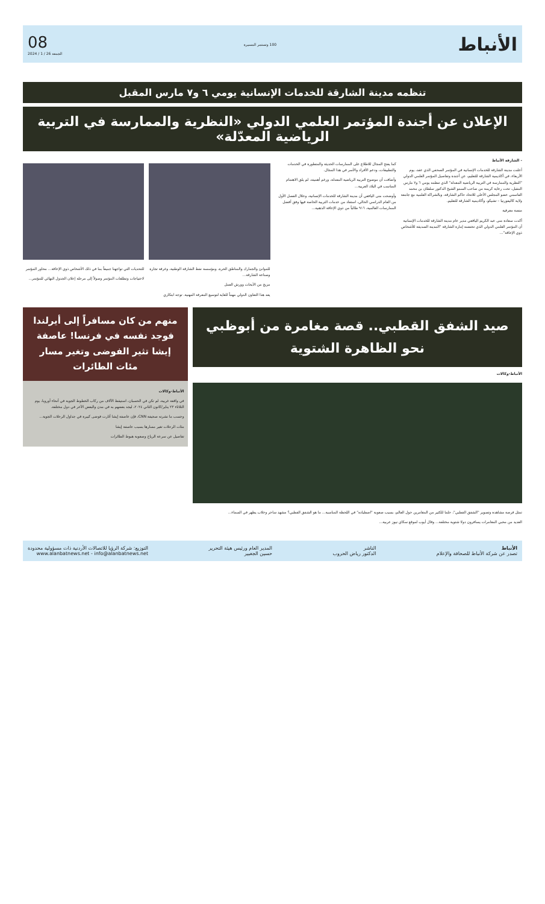الأنباط
100 وتستمر المسيرة
08
الجمعة 26 / 1 / 2024
تنظمه مدينة الشارقة للخدمات الإنسانية يومي ٦ و٧ مارس المقبل
الإعلان عن أجندة المؤتمر العلمي الدولي «النظرية والممارسة في التربية الرياضية المعدّلة»
- الشارقة الأنباط
أعلنت مدينة الشارقة للخدمات الإنسانية في المؤتمر الصحفي الذي عقد، يوم الأربعاء، في أكاديمية الشارقة للتعليم، عن أجندة وتفاصيل المؤتمر العلمي الدولي "النظرية والممارسة في التربية الرياضية المعدلة" الذي تنظمه يومي ٦ و٧ مارس المقبل، تحت رعاية كريمة من صاحب السمو الشيخ الدكتور سلطان بن محمد القاسمي عضو المجلس الأعلى للاتحاد حاكم الشارقة، وبالشراكة العلمية مع جامعة ولاية كاليفورنيا – تشيكو، وأكاديمية الشارقة للتعليم.
منصة معرفية
أكدت سعادة منى عبد الكريم اليافعي مدير عام مدينة الشارقة للخدمات الإنسانية أن المؤتمر العلمي الدولي الذي تحتضنه إمارة الشارقة "المدينة الصديقة للأشخاص ذوي الإعاقة"...
كما يفتح المجال للاطلاع على الممارسات الحديثة والمتطورة في الخدمات والتطبيقات، ودعم الأفراد والأسر في هذا المجال.
وأضافت أن موضوع التربية الرياضية المعدلة، ورغم أهميته، لم يلق الاهتمام المناسب في البلاد العربية...
وأوضحت منى اليافعي أن مدينة الشارقة للخدمات الإنسانية، وخلال الفصل الأول من العام الدراسي الحالي، استفاد من خدمات التربية الخاصة فيها وفق أفضل الممارسات العالمية، ٩١٦ طالباً من ذوي الإعاقة الذهنية...
للموانئ والجمارك والمناطق الحرة، ومؤسسة نفط الشارقة الوطنية، وغرفة تجارة وصناعة الشارقة...
مزيج من الأبحاث وورش العمل
يعد هذا التعاون الدولي مهماً للغاية لتوسيع المعرفة المهنية. توجه ابتكاري
للتحديات التي تواجهنا جميعاً بما في ذلك الأشخاص ذوي الإعاقة... محاور المؤتمر
لاحتياجات وتطلعات المؤتمر وصولاً إلى مرحلة إعلان الجدول النهائي للمؤتمر...
صيد الشفق القطبي.. قصة مغامرة من أبوظبي نحو الظاهرة الشتوية
الأنباط-وكالات
تمثل فرصة مشاهدة وتصوير "الشفق القطبي"، حلما للكثير من المغامرين حول العالم، بسبب صعوبة "اصطياده" في اللحظة المناسبة... ما هو الشفق القطبي؟ مشهد ساحر وخلاب يظهر في السماء...
العديد من محبي المغامرات يسافرون دولا شتوية مختلفة... وقال أيوب لموقع سكاي نيوز عربية...
منهم من كان مسافراً إلى أيرلندا فوجد نفسه في فرنسا! عاصفة إيشا تثير الفوضى وتغير مسار مئات الطائرات
الأنباط-وكالات
في واقعة غريبة، لم تكن في الحسبان، استيقظ الآلاف من ركاب الخطوط الجوية في أنحاء أوروبا، يوم الثلاثاء ٢٣ يناير/كانون الثاني ٢٠٢٤، ليجد بعضهم به في مدن والبعض الآخر في دول مختلفة.
وحسب ما نشرته صحيفة CNN، فإن عاصفة إيشا أثارت فوضى كبيرة في جداول الرحلات الجوية...
مئات الرحلات تغير مسارها بسبب عاصفة إيشا
تفاصيل عن سرعة الرياح وصعوبة هبوط الطائرات
الأنباط
تصدر عن شركة الأنباط للصحافة والإعلام
الناشر
الدكتور رياض الحروب
المدير العام ورئيس هيئة التحرير
حسين الجغبير
التوزيع: شركة الرؤيا للاتصالات الأردنية ذات مسؤولية محدودة
www.alanbatnews.net - info@alanbatnews.net